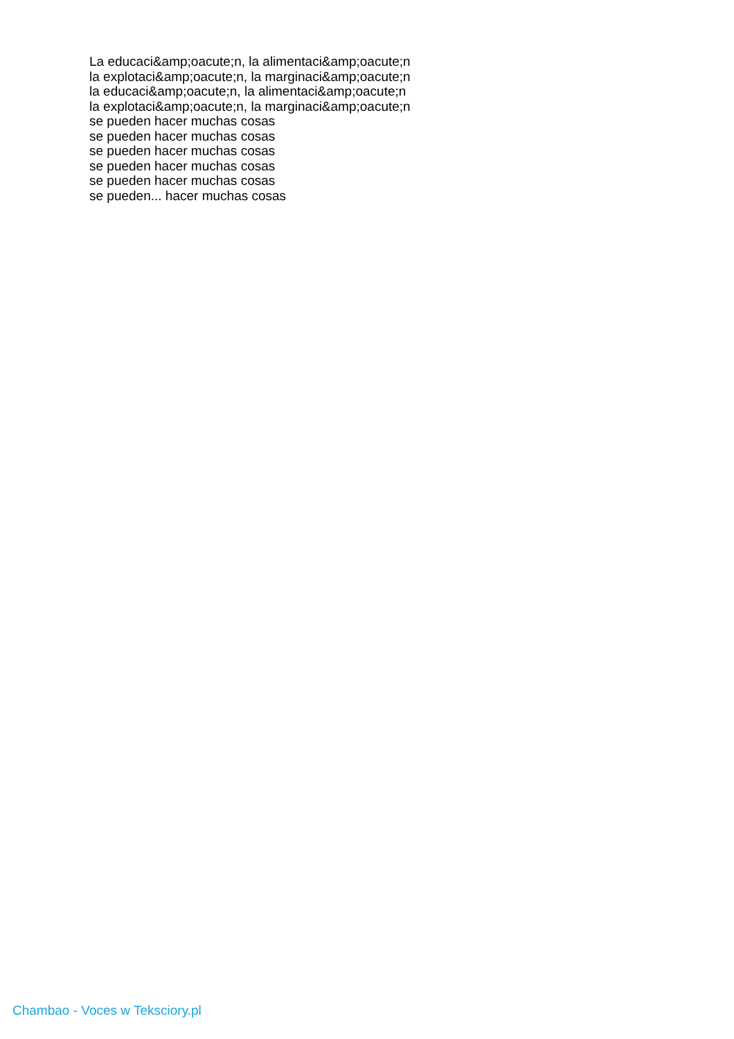La educaci&amp;oacute;n, la alimentaci&amp;oacute;n
la explotaci&amp;oacute;n, la marginaci&amp;oacute;n
la educaci&amp;oacute;n, la alimentaci&amp;oacute;n
la explotaci&amp;oacute;n, la marginaci&amp;oacute;n
se pueden hacer muchas cosas
se pueden hacer muchas cosas
se pueden hacer muchas cosas
se pueden hacer muchas cosas
se pueden hacer muchas cosas
se pueden... hacer muchas cosas
Chambao - Voces w Teksciory.pl